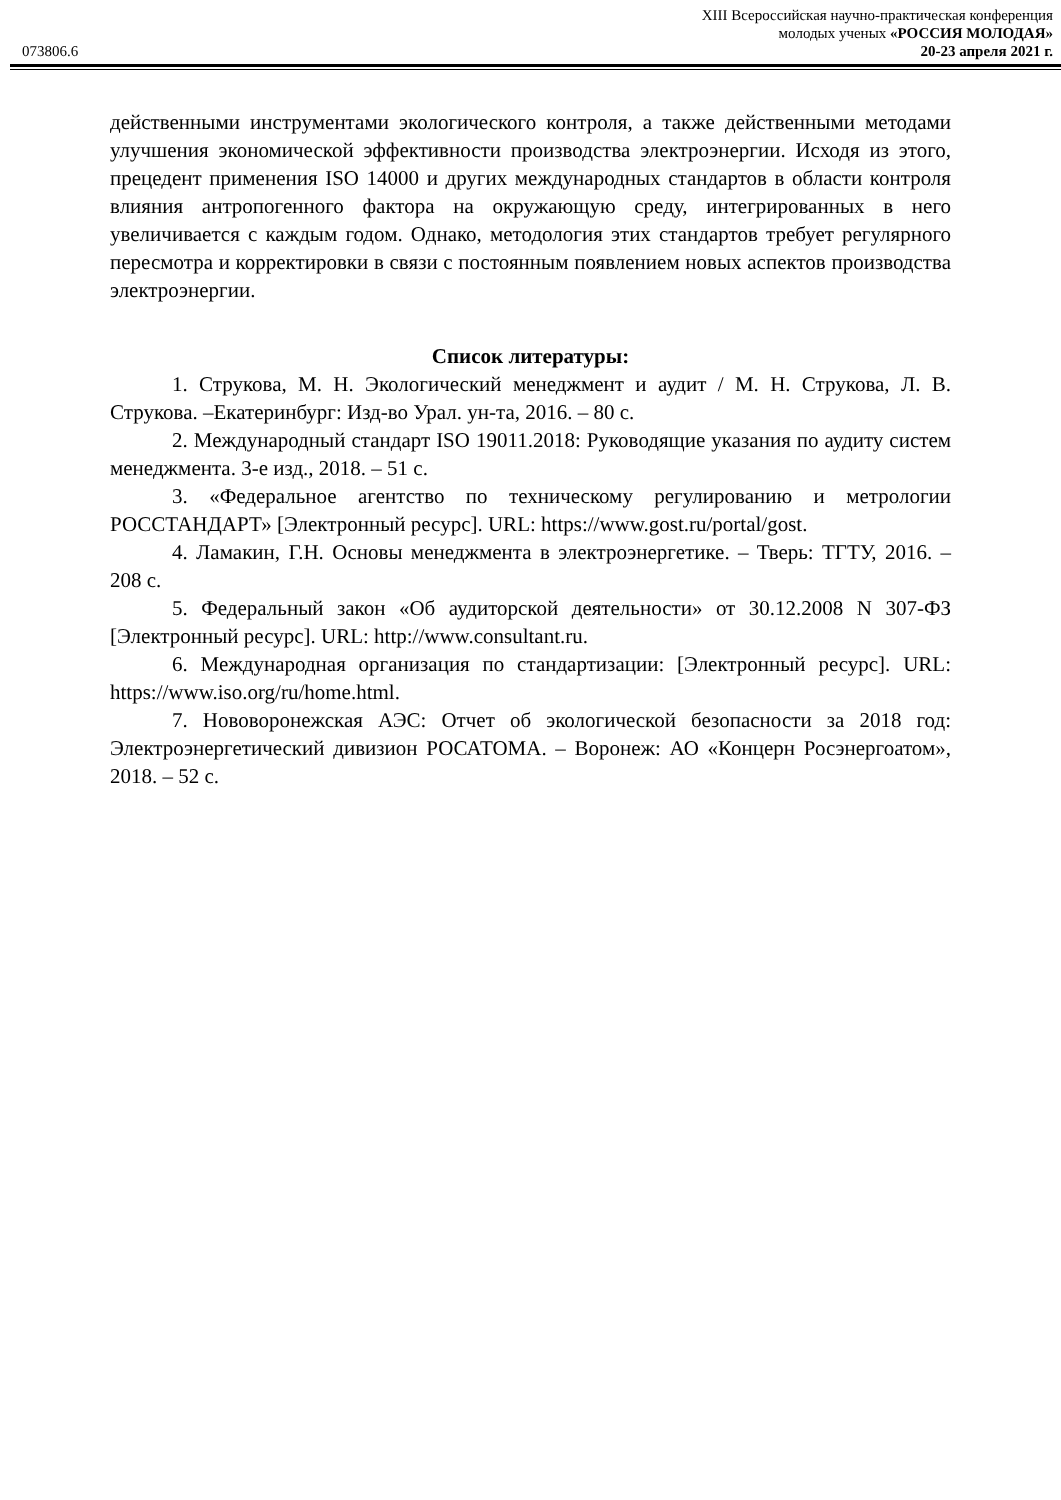XIII Всероссийская научно-практическая конференция
молодых ученых «РОССИЯ МОЛОДАЯ»
073806.6 20-23 апреля 2021 г.
действенными инструментами экологического контроля, а также действенными методами улучшения экономической эффективности производства электроэнергии. Исходя из этого, прецедент применения ISO 14000 и других международных стандартов в области контроля влияния антропогенного фактора на окружающую среду, интегрированных в него увеличивается с каждым годом. Однако, методология этих стандартов требует регулярного пересмотра и корректировки в связи с постоянным появлением новых аспектов производства электроэнергии.
Список литературы:
1. Струкова, М. Н. Экологический менеджмент и аудит / М. Н. Струкова, Л. В. Струкова. –Екатеринбург: Изд-во Урал. ун-та, 2016. – 80 с.
2. Международный стандарт ISO 19011.2018: Руководящие указания по аудиту систем менеджмента. 3-е изд., 2018. – 51 с.
3. «Федеральное агентство по техническому регулированию и метрологии РОССТАНДАРТ» [Электронный ресурс]. URL: https://www.gost.ru/portal/gost.
4. Ламакин, Г.Н. Основы менеджмента в электроэнергетике. – Тверь: ТГТУ, 2016. – 208 с.
5. Федеральный закон «Об аудиторской деятельности» от 30.12.2008 N 307-ФЗ [Электронный ресурс]. URL: http://www.consultant.ru.
6. Международная организация по стандартизации: [Электронный ресурс]. URL: https://www.iso.org/ru/home.html.
7. Нововоронежская АЭС: Отчет об экологической безопасности за 2018 год: Электроэнергетический дивизион РОСАТОМА. – Воронеж: АО «Концерн Росэнергоатом», 2018. – 52 с.